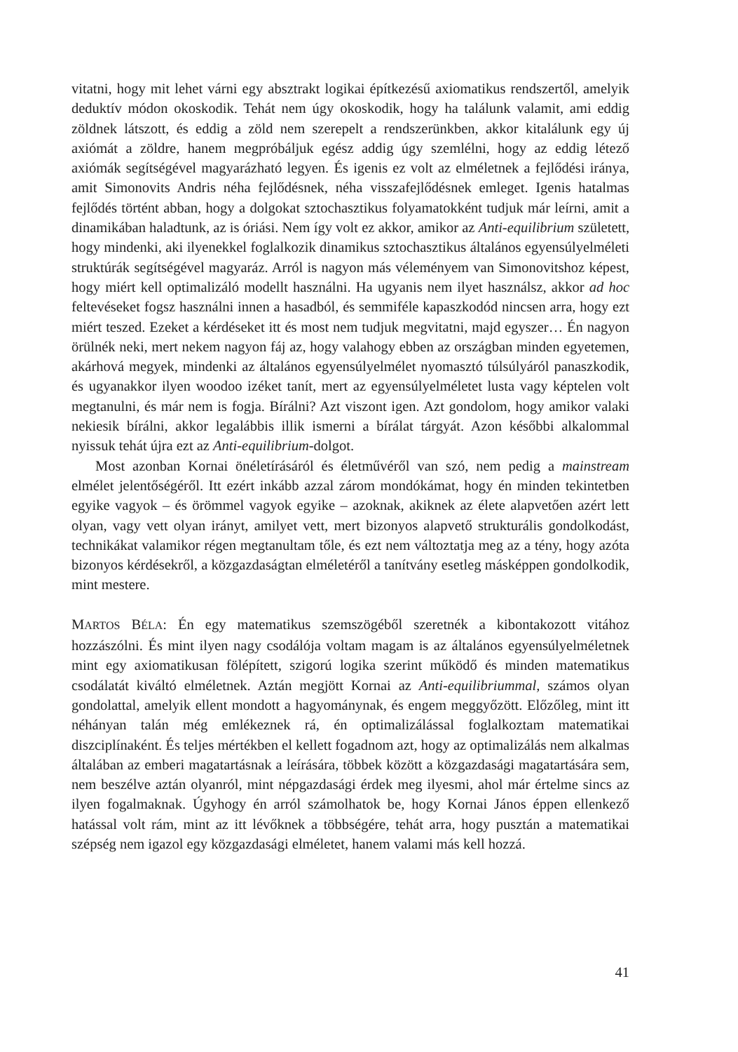vitatni, hogy mit lehet várni egy absztrakt logikai építkezésű axiomatikus rendszertől, amelyik deduktív módon okoskodik. Tehát nem úgy okoskodik, hogy ha találunk valamit, ami eddig zöldnek látszott, és eddig a zöld nem szerepelt a rendszerünkben, akkor kitalálunk egy új axiómát a zöldre, hanem megpróbáljuk egész addig úgy szemlélni, hogy az eddig létező axiómák segítségével magyarázható legyen. És igenis ez volt az elméletnek a fejlődési iránya, amit Simonovits Andris néha fejlődésnek, néha visszafejlődésnek emleget. Igenis hatalmas fejlődés történt abban, hogy a dolgokat sztochasztikus folyamatokként tudjuk már leírni, amit a dinamikában haladtunk, az is óriási. Nem így volt ez akkor, amikor az Anti-equilibrium született, hogy mindenki, aki ilyenekkel foglalkozik dinamikus sztochasztikus általános egyensúlyelméleti struktúrák segítségével magyaráz. Arról is nagyon más véleményem van Simonovitshoz képest, hogy miért kell optimalizáló modellt használni. Ha ugyanis nem ilyet használsz, akkor ad hoc feltevéseket fogsz használni innen a hasadból, és semmiféle kapaszkodód nincsen arra, hogy ezt miért teszed. Ezeket a kérdéseket itt és most nem tudjuk megvitatni, majd egyszer… Én nagyon örülnék neki, mert nekem nagyon fáj az, hogy valahogy ebben az országban minden egyetemen, akárhová megyek, mindenki az általános egyensúlyelmélet nyomasztó túlsúlyáról panaszkodik, és ugyanakkor ilyen woodoo izéket tanít, mert az egyensúlyelméletet lusta vagy képtelen volt megtanulni, és már nem is fogja. Bírálni? Azt viszont igen. Azt gondolom, hogy amikor valaki nekiesik bírálni, akkor legalábbis illik ismerni a bírálat tárgyát. Azon későbbi alkalommal nyissuk tehát újra ezt az Anti-equilibrium-dolgot.
Most azonban Kornai önéletírásáról és életművéről van szó, nem pedig a mainstream elmélet jelentőségéről. Itt ezért inkább azzal zárom mondókámat, hogy én minden tekintetben egyike vagyok – és örömmel vagyok egyike – azoknak, akiknek az élete alapvetően azért lett olyan, vagy vett olyan irányt, amilyet vett, mert bizonyos alapvető strukturális gondolkodást, technikákat valamikor régen megtanultam tőle, és ezt nem változtatja meg az a tény, hogy azóta bizonyos kérdésekről, a közgazdaságtan elméletéről a tanítvány esetleg másképpen gondolkodik, mint mestere.
MARTOS BÉLA: Én egy matematikus szemszögéből szeretnék a kibontakozott vitához hozzászólni. És mint ilyen nagy csodálója voltam magam is az általános egyensúlyelméletnek mint egy axiomatikusan fölépített, szigorú logika szerint működő és minden matematikus csodálatát kiváltó elméletnek. Aztán megjött Kornai az Anti-equilibriummal, számos olyan gondolattal, amelyik ellent mondott a hagyománynak, és engem meggyőzött. Előzőleg, mint itt néhányan talán még emlékeznek rá, én optimalizálással foglalkoztam matematikai diszciplínaként. És teljes mértékben el kellett fogadnom azt, hogy az optimalizálás nem alkalmas általában az emberi magatartásnak a leírására, többek között a közgazdasági magatartására sem, nem beszélve aztán olyanról, mint népgazdasági érdek meg ilyesmi, ahol már értelme sincs az ilyen fogalmaknak. Úgyhogy én arról számolhatok be, hogy Kornai János éppen ellenkező hatással volt rám, mint az itt lévőknek a többségére, tehát arra, hogy pusztán a matematikai szépség nem igazol egy közgazdasági elméletet, hanem valami más kell hozzá.
41